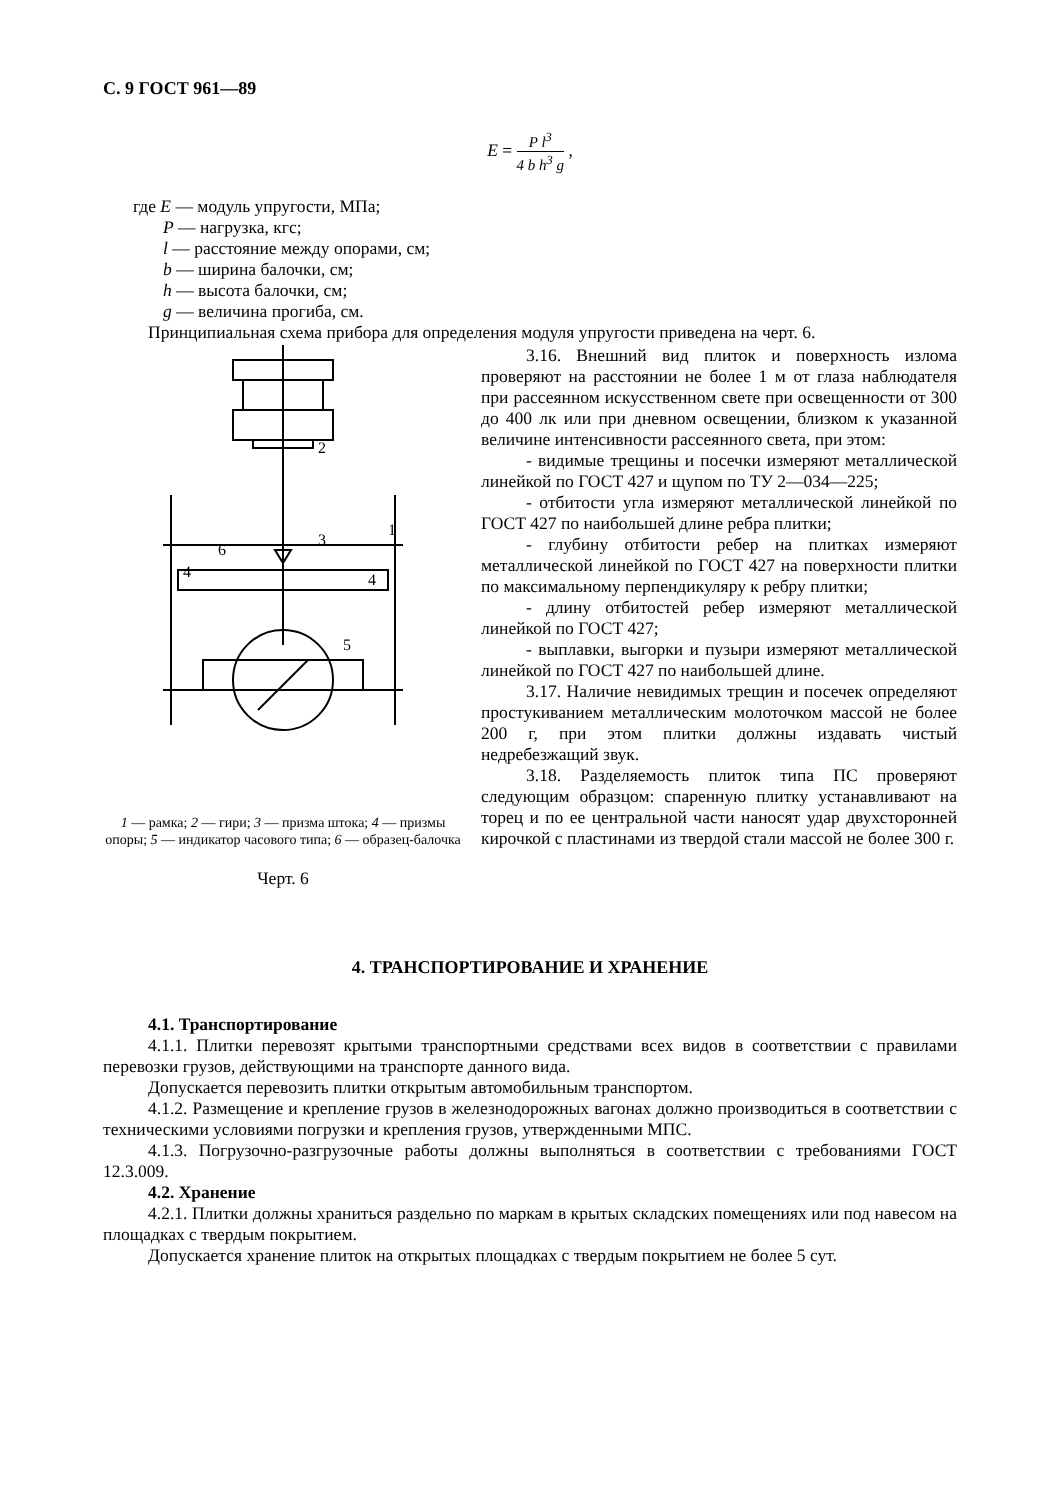С. 9 ГОСТ 961—89
E = P l<sup>3</sup> 4 b h<sup>3</sup> g ,
где E — модуль упругости, МПа;
P — нагрузка, кгс;
l — расстояние между опорами, см;
b — ширина балочки, см;
h — высота балочки, см;
g — величина прогиба, см.
Принципиальная схема прибора для определения модуля упругости приведена на черт. 6.
2
1
3
6
4
4
5
1 — рамка; 2 — гири; 3 — призма штока; 4 — призмы опоры; 5 — индикатор часового типа; 6 — образец-балочка
Черт. 6
3.16. Внешний вид плиток и поверхность излома проверяют на расстоянии не более 1 м от глаза наблюдателя при рассеянном искусственном свете при освещенности от 300 до 400 лк или при дневном освещении, близком к указанной величине интенсивности рассеянного света, при этом:
- видимые трещины и посечки измеряют металлической линейкой по ГОСТ 427 и щупом по ТУ 2—034—225;
- отбитости угла измеряют металлической линейкой по ГОСТ 427 по наибольшей длине ребра плитки;
- глубину отбитости ребер на плитках измеряют металлической линейкой по ГОСТ 427 на поверхности плитки по максимальному перпендикуляру к ребру плитки;
- длину отбитостей ребер измеряют металлической линейкой по ГОСТ 427;
- выплавки, выгорки и пузыри измеряют металлической линейкой по ГОСТ 427 по наибольшей длине.
3.17. Наличие невидимых трещин и посечек определяют простукиванием металлическим молоточком массой не более 200 г, при этом плитки должны издавать чистый недребезжащий звук.
3.18. Разделяемость плиток типа ПС проверяют следующим образцом: спаренную плитку устанавливают на торец и по ее центральной части наносят удар двухсторонней кирочкой с пластинами из твердой стали массой не более 300 г.
4. ТРАНСПОРТИРОВАНИЕ И ХРАНЕНИЕ
4.1. Транспортирование
4.1.1. Плитки перевозят крытыми транспортными средствами всех видов в соответствии с правилами перевозки грузов, действующими на транспорте данного вида.
Допускается перевозить плитки открытым автомобильным транспортом.
4.1.2. Размещение и крепление грузов в железнодорожных вагонах должно производиться в соответствии с техническими условиями погрузки и крепления грузов, утвержденными МПС.
4.1.3. Погрузочно-разгрузочные работы должны выполняться в соответствии с требованиями ГОСТ 12.3.009.
4.2. Хранение
4.2.1. Плитки должны храниться раздельно по маркам в крытых складских помещениях или под навесом на площадках с твердым покрытием.
Допускается хранение плиток на открытых площадках с твердым покрытием не более 5 сут.